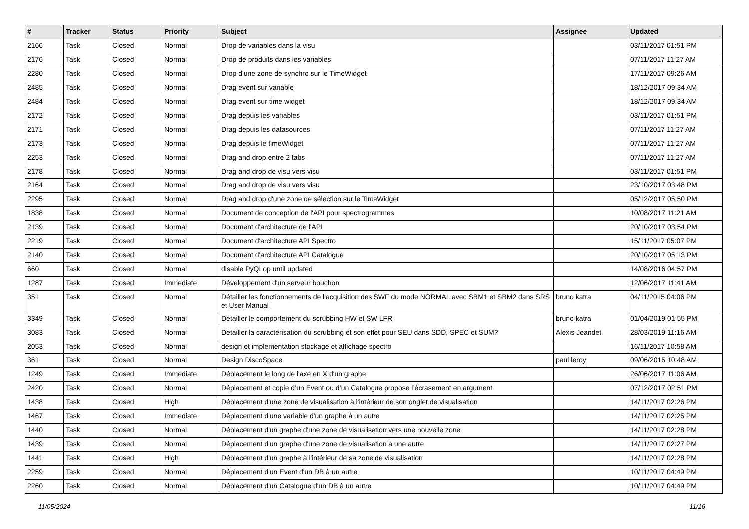| # | Tracker | Status | Priority | Subject | Assignee | Updated |
| --- | --- | --- | --- | --- | --- | --- |
| 2166 | Task | Closed | Normal | Drop de variables dans la visu | | 03/11/2017 01:51 PM |
| 2176 | Task | Closed | Normal | Drop de produits dans les variables | | 07/11/2017 11:27 AM |
| 2280 | Task | Closed | Normal | Drop d'une zone de synchro sur le TimeWidget | | 17/11/2017 09:26 AM |
| 2485 | Task | Closed | Normal | Drag event sur variable | | 18/12/2017 09:34 AM |
| 2484 | Task | Closed | Normal | Drag event sur time widget | | 18/12/2017 09:34 AM |
| 2172 | Task | Closed | Normal | Drag depuis les variables | | 03/11/2017 01:51 PM |
| 2171 | Task | Closed | Normal | Drag depuis les datasources | | 07/11/2017 11:27 AM |
| 2173 | Task | Closed | Normal | Drag depuis le timeWidget | | 07/11/2017 11:27 AM |
| 2253 | Task | Closed | Normal | Drag and drop entre 2 tabs | | 07/11/2017 11:27 AM |
| 2178 | Task | Closed | Normal | Drag and drop de visu vers visu | | 03/11/2017 01:51 PM |
| 2164 | Task | Closed | Normal | Drag and drop de visu vers visu | | 23/10/2017 03:48 PM |
| 2295 | Task | Closed | Normal | Drag and drop d'une zone de sélection sur le TimeWidget | | 05/12/2017 05:50 PM |
| 1838 | Task | Closed | Normal | Document de conception de l'API pour spectrogrammes | | 10/08/2017 11:21 AM |
| 2139 | Task | Closed | Normal | Document d'architecture de l'API | | 20/10/2017 03:54 PM |
| 2219 | Task | Closed | Normal | Document d'architecture API Spectro | | 15/11/2017 05:07 PM |
| 2140 | Task | Closed | Normal | Document d'architecture API Catalogue | | 20/10/2017 05:13 PM |
| 660 | Task | Closed | Normal | disable PyQLop until updated | | 14/08/2016 04:57 PM |
| 1287 | Task | Closed | Immediate | Développement d'un serveur bouchon | | 12/06/2017 11:41 AM |
| 351 | Task | Closed | Normal | Détailler les fonctionnements de l'acquisition des SWF du mode NORMAL avec SBM1 et SBM2 dans SRS et User Manual | bruno katra | 04/11/2015 04:06 PM |
| 3349 | Task | Closed | Normal | Détailler le comportement du scrubbing HW et SW LFR | bruno katra | 01/04/2019 01:55 PM |
| 3083 | Task | Closed | Normal | Détailler la caractérisation du scrubbing et son effet pour SEU dans SDD, SPEC et SUM? | Alexis Jeandet | 28/03/2019 11:16 AM |
| 2053 | Task | Closed | Normal | design et implementation stockage et affichage spectro | | 16/11/2017 10:58 AM |
| 361 | Task | Closed | Normal | Design DiscoSpace | paul leroy | 09/06/2015 10:48 AM |
| 1249 | Task | Closed | Immediate | Déplacement le long de l'axe en X d'un graphe | | 26/06/2017 11:06 AM |
| 2420 | Task | Closed | Normal | Déplacement et copie d’un Event ou d’un Catalogue propose l’écrasement en argument | | 07/12/2017 02:51 PM |
| 1438 | Task | Closed | High | Déplacement d'une zone de visualisation à l'intérieur de son onglet de visualisation | | 14/11/2017 02:26 PM |
| 1467 | Task | Closed | Immediate | Déplacement d'une variable d'un graphe à un autre | | 14/11/2017 02:25 PM |
| 1440 | Task | Closed | Normal | Déplacement d'un graphe d'une zone de visualisation vers une nouvelle zone | | 14/11/2017 02:28 PM |
| 1439 | Task | Closed | Normal | Déplacement d'un graphe d'une zone de visualisation à une autre | | 14/11/2017 02:27 PM |
| 1441 | Task | Closed | High | Déplacement d'un graphe à l'intérieur de sa zone de visualisation | | 14/11/2017 02:28 PM |
| 2259 | Task | Closed | Normal | Déplacement d'un Event d'un DB à un autre | | 10/11/2017 04:49 PM |
| 2260 | Task | Closed | Normal | Déplacement d'un Catalogue d'un DB à un autre | | 10/11/2017 04:49 PM |
11/05/2024 11/16